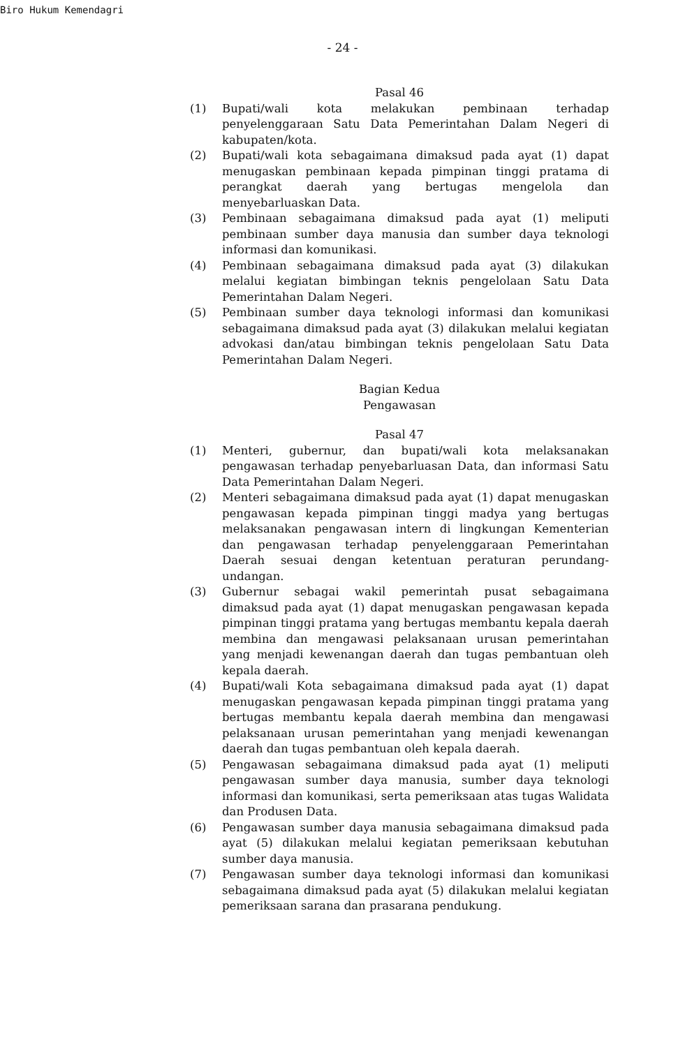Biro Hukum Kemendagri
- 24 -
Pasal 46
(1) Bupati/wali kota melakukan pembinaan terhadap penyelenggaraan Satu Data Pemerintahan Dalam Negeri di kabupaten/kota.
(2) Bupati/wali kota sebagaimana dimaksud pada ayat (1) dapat menugaskan pembinaan kepada pimpinan tinggi pratama di perangkat daerah yang bertugas mengelola dan menyebarluaskan Data.
(3) Pembinaan sebagaimana dimaksud pada ayat (1) meliputi pembinaan sumber daya manusia dan sumber daya teknologi informasi dan komunikasi.
(4) Pembinaan sebagaimana dimaksud pada ayat (3) dilakukan melalui kegiatan bimbingan teknis pengelolaan Satu Data Pemerintahan Dalam Negeri.
(5) Pembinaan sumber daya teknologi informasi dan komunikasi sebagaimana dimaksud pada ayat (3) dilakukan melalui kegiatan advokasi dan/atau bimbingan teknis pengelolaan Satu Data Pemerintahan Dalam Negeri.
Bagian Kedua
Pengawasan
Pasal 47
(1) Menteri, gubernur, dan bupati/wali kota melaksanakan pengawasan terhadap penyebarluasan Data, dan informasi Satu Data Pemerintahan Dalam Negeri.
(2) Menteri sebagaimana dimaksud pada ayat (1) dapat menugaskan pengawasan kepada pimpinan tinggi madya yang bertugas melaksanakan pengawasan intern di lingkungan Kementerian dan pengawasan terhadap penyelenggaraan Pemerintahan Daerah sesuai dengan ketentuan peraturan perundang-undangan.
(3) Gubernur sebagai wakil pemerintah pusat sebagaimana dimaksud pada ayat (1) dapat menugaskan pengawasan kepada pimpinan tinggi pratama yang bertugas membantu kepala daerah membina dan mengawasi pelaksanaan urusan pemerintahan yang menjadi kewenangan daerah dan tugas pembantuan oleh kepala daerah.
(4) Bupati/wali Kota sebagaimana dimaksud pada ayat (1) dapat menugaskan pengawasan kepada pimpinan tinggi pratama yang bertugas membantu kepala daerah membina dan mengawasi pelaksanaan urusan pemerintahan yang menjadi kewenangan daerah dan tugas pembantuan oleh kepala daerah.
(5) Pengawasan sebagaimana dimaksud pada ayat (1) meliputi pengawasan sumber daya manusia, sumber daya teknologi informasi dan komunikasi, serta pemeriksaan atas tugas Walidata dan Produsen Data.
(6) Pengawasan sumber daya manusia sebagaimana dimaksud pada ayat (5) dilakukan melalui kegiatan pemeriksaan kebutuhan sumber daya manusia.
(7) Pengawasan sumber daya teknologi informasi dan komunikasi sebagaimana dimaksud pada ayat (5) dilakukan melalui kegiatan pemeriksaan sarana dan prasarana pendukung.